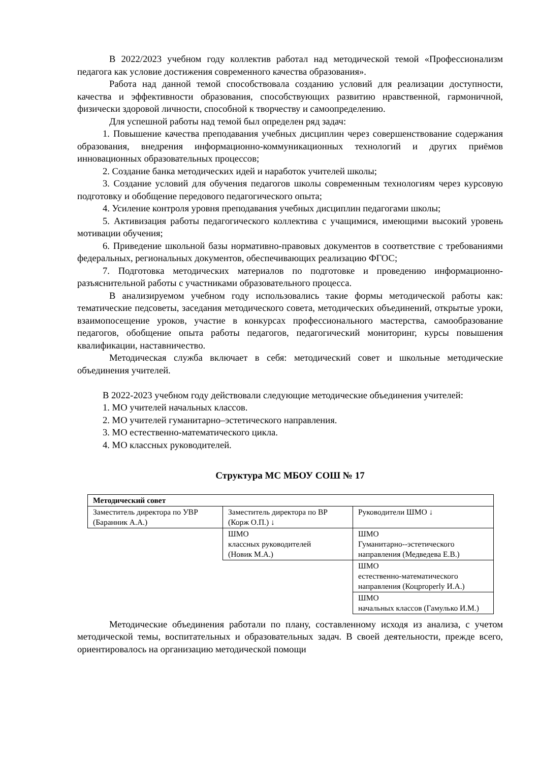В 2022/2023 учебном году коллектив работал над методической темой «Профессионализм педагога как условие достижения современного качества образования».
Работа над данной темой способствовала созданию условий для реализации доступности, качества и эффективности образования, способствующих развитию нравственной, гармоничной, физически здоровой личности, способной к творчеству и самоопределению.
Для успешной работы над темой был определен ряд задач:
1. Повышение качества преподавания учебных дисциплин через совершенствование содержания образования, внедрения информационно-коммуникационных технологий и других приёмов инновационных образовательных процессов;
2. Создание банка методических идей и наработок учителей школы;
3. Создание условий для обучения педагогов школы современным технологиям через курсовую подготовку и обобщение передового педагогического опыта;
4. Усиление контроля уровня преподавания учебных дисциплин педагогами школы;
5. Активизация работы педагогического коллектива с учащимися, имеющими высокий уровень мотивации обучения;
6. Приведение школьной базы нормативно-правовых документов в соответствие с требованиями федеральных, региональных документов, обеспечивающих реализацию ФГОС;
7. Подготовка методических материалов по подготовке и проведению информационно-разъяснительной работы с участниками образовательного процесса.
В анализируемом учебном году использовались такие формы методической работы как: тематические педсоветы, заседания методического совета, методических объединений, открытые уроки, взаимопосещение уроков, участие в конкурсах профессионального мастерства, самообразование педагогов, обобщение опыта работы педагогов, педагогический мониторинг, курсы повышения квалификации, наставничество.
Методическая служба включает в себя: методический совет и школьные методические объединения учителей.
В 2022-2023 учебном году действовали следующие методические объединения учителей:
1. МО учителей начальных классов.
2. МО учителей гуманитарно–эстетического направления.
3. МО естественно-математического цикла.
4. МО классных руководителей.
Структура МС МБОУ СОШ № 17
| Методический совет | | |
| Заместитель директора по УВР (Баранник А.А.) | Заместитель директора по ВР (Корж О.П.) ↓ | Руководители ШМО ↓ |
| | ШМО классных руководителей (Новик М.А.) | ШМО Гуманитарно--эстетического направления (Медведева Е.В.) |
| | | ШМО естественно-математического направления (Коцproperly И.А.) |
| | | ШМО начальных классов (Гамулько И.М.) |
Методические объединения работали по плану, составленному исходя из анализа, с учетом методической темы, воспитательных и образовательных задач. В своей деятельности, прежде всего, ориентировалось на организацию методической помощи